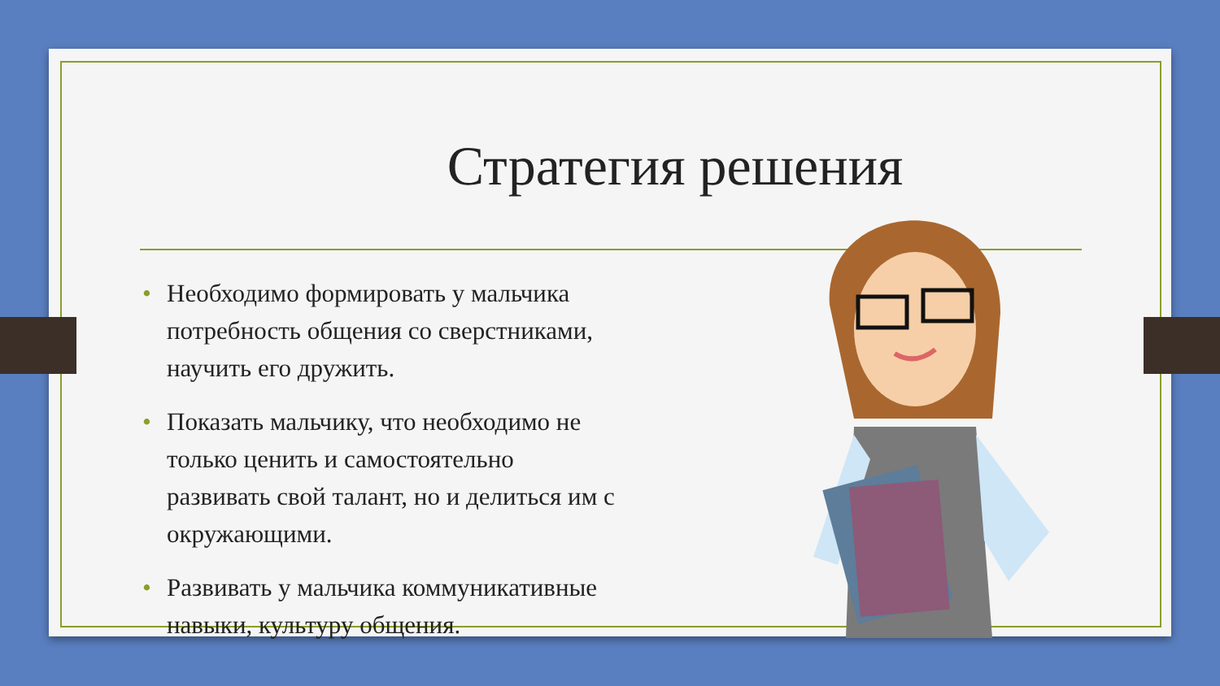Стратегия решения
• Необходимо формировать у мальчика потребность общения со сверстниками, научить его дружить.
• Показать мальчику, что необходимо не только ценить и самостоятельно развивать свой талант, но и делиться им с окружающими.
• Развивать у мальчика коммуникативные навыки, культуру общения.